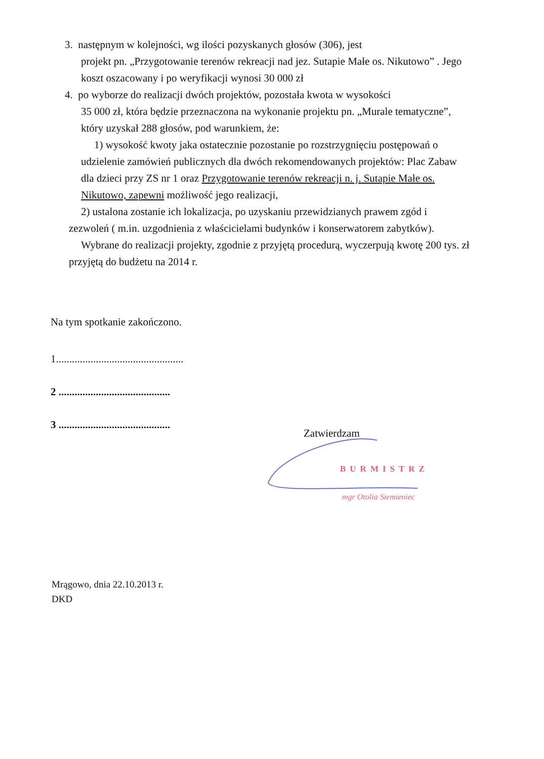3. następnym w kolejności, wg ilości pozyskanych głosów (306), jest
projekt pn. „Przygotowanie terenów rekreacji nad jez. Sutapie Małe os. Nikutowo” . Jego koszt oszacowany i po weryfikacji wynosi 30 000 zł
4. po wyborze do realizacji dwóch projektów, pozostała kwota w wysokości
35 000 zł, która będzie przeznaczona na wykonanie projektu pn. „Murale tematyczne”, który uzyskał 288 głosów, pod warunkiem, że:
1) wysokość kwoty jaka ostatecznie pozostanie po rozstrzygnięciu postępowań o udzielenie zamówień publicznych dla dwóch rekomendowanych projektów: Plac Zabaw dla dzieci przy ZS nr 1 oraz Przygotowanie terenów rekreacji n. j. Sutapie Małe os. Nikutowo, zapewni możliwość jego realizacji,
2) ustalona zostanie ich lokalizacja, po uzyskaniu przewidzianych prawem zgód i zezwoleń ( m.in. uzgodnienia z właścicielami budynków i konserwatorem zabytków).
Wybrane do realizacji projekty, zgodnie z przyjętą procedurą, wyczerpują kwotę 200 tys. zł przyjętą do budżetu na 2014 r.
Na tym spotkanie zakończono.
1................................................
2 ..........................................
3 ..........................................
Zatwierdzam
BURMISTRZ
mgr Otolia Siemieniec
Mrągowo, dnia 22.10.2013 r.
DKD